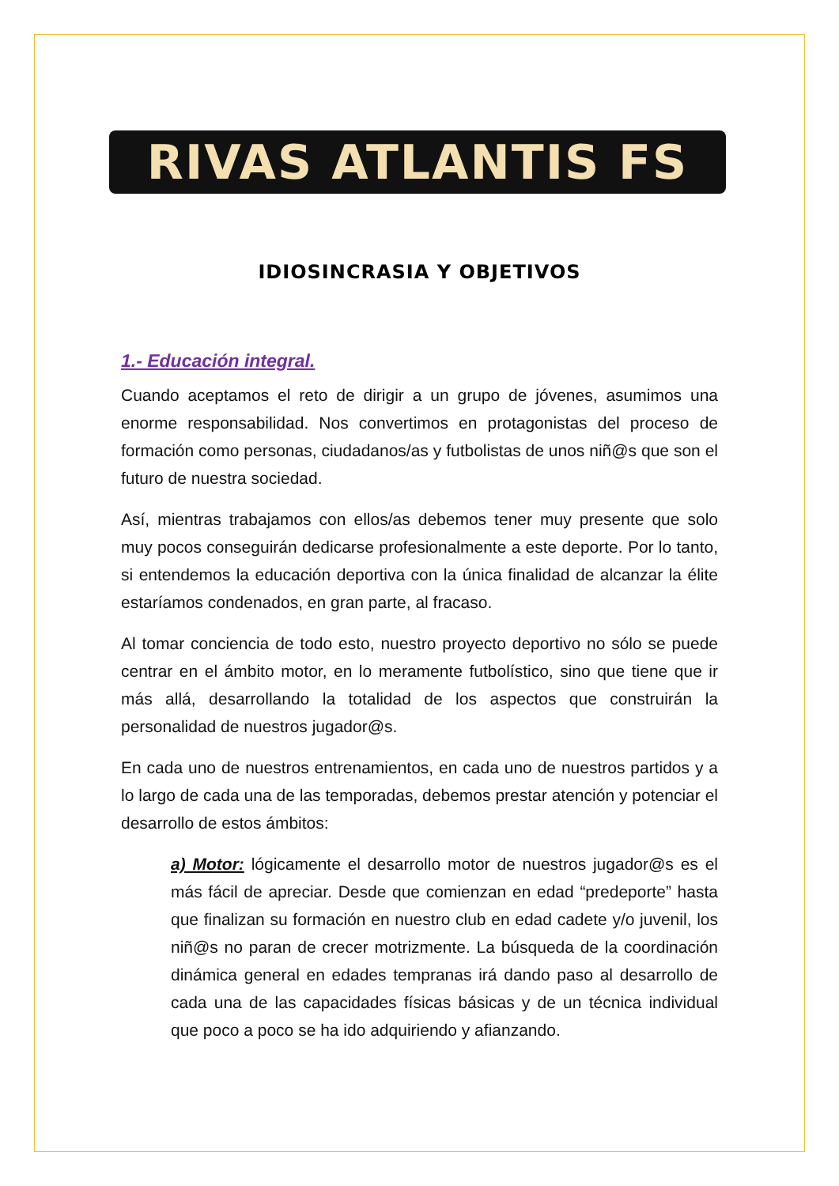RIVAS ATLANTIS FS
IDIOSINCRASIA Y OBJETIVOS
1.- Educación integral.
Cuando aceptamos el reto de dirigir a un grupo de jóvenes, asumimos una enorme responsabilidad. Nos convertimos en protagonistas del proceso de formación como personas, ciudadanos/as y futbolistas de unos niñ@s que son el futuro de nuestra sociedad.
Así, mientras trabajamos con ellos/as debemos tener muy presente que solo muy pocos conseguirán dedicarse profesionalmente a este deporte. Por lo tanto, si entendemos la educación deportiva con la única finalidad de alcanzar la élite estaríamos condenados, en gran parte, al fracaso.
Al tomar conciencia de todo esto, nuestro proyecto deportivo no sólo se puede centrar en el ámbito motor, en lo meramente futbolístico, sino que tiene que ir más allá, desarrollando la totalidad de los aspectos que construirán la personalidad de nuestros jugador@s.
En cada uno de nuestros entrenamientos, en cada uno de nuestros partidos y a lo largo de cada una de las temporadas, debemos prestar atención y potenciar el desarrollo de estos ámbitos:
a) Motor: lógicamente el desarrollo motor de nuestros jugador@s es el más fácil de apreciar. Desde que comienzan en edad “predeporte” hasta que finalizan su formación en nuestro club en edad cadete y/o juvenil, los niñ@s no paran de crecer motrizmente. La búsqueda de la coordinación dinámica general en edades tempranas irá dando paso al desarrollo de cada una de las capacidades físicas básicas y de un técnica individual que poco a poco se ha ido adquiriendo y afianzando.